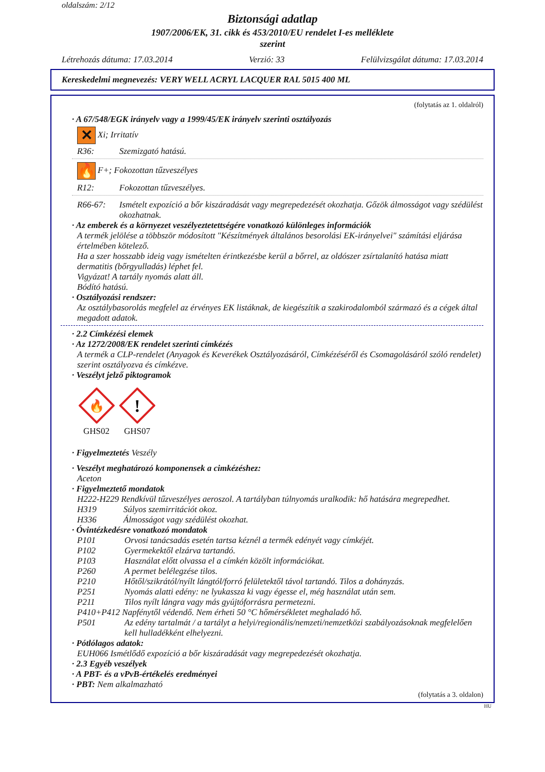oldalszám: 2/12
Biztonsági adatlap
1907/2006/EK, 31. cikk és 453/2010/EU rendelet I-es melléklete
szerint
Létrehozás dátuma: 17.03.2014 Verzió: 33 Felülvizsgálat dátuma: 17.03.2014
Kereskedelmi megnevezés: VERY WELL ACRYL LACQUER RAL 5015 400 ML
(folytatás az 1. oldalról)
· A 67/548/EGK irányelv vagy a 1999/45/EK irányelv szerinti osztályozás
✕ Xi; Irritatív
R36: Szemizgató hatású.
🔥 F+; Fokozottan tűzveszélyes
R12: Fokozottan tűzveszélyes.
R66-67: Ismételt expozíció a bőr kiszáradását vagy megrepedezését okozhatja. Gőzök álmosságot vagy szédülést okozhatnak.
· Az emberek és a környezet veszélyeztetettségére vonatkozó különleges információk
A termék jelölése a többször módosított "Készítmények általános besorolási EK-irányelvei" számítási eljárása értelmében kötelező.
Ha a szer hosszabb ideig vagy ismételten érintkezésbe kerül a bőrrel, az oldószer zsírtalanító hatása miatt dermatitis (bőrgyulladás) léphet fel.
Vigyázat! A tartály nyomás alatt áll.
Bódító hatású.
· Osztályozási rendszer:
Az osztálybasorolás megfelel az érvényes EK listáknak, de kiegészítik a szakirodalomból származó és a cégek által megadott adatok.
· 2.2 Címkézési elemek
· Az 1272/2008/EK rendelet szerinti címkézés
A termék a CLP-rendelet (Anyagok és Keverékek Osztályozásáról, Címkézéséről és Csomagolásáról szóló rendelet) szerint osztályozva és címkézve.
· Veszélyt jelző piktogramok
🔥
GHS02
!
GHS07
· Figyelmeztetés Veszély
· Veszélyt meghatározó komponensek a cimkézéshez:
Aceton
· Figyelmeztető mondatok
H222-H229 Rendkívül tűzveszélyes aeroszol. A tartályban túlnyomás uralkodik: hő hatására megrepedhet.
H319 Súlyos szemirritációt okoz.
H336 Álmosságot vagy szédülést okozhat.
· Óvintézkedésre vonatkozó mondatok
P101 Orvosi tanácsadás esetén tartsa kéznél a termék edényét vagy címkéjét.
P102 Gyermekektől elzárva tartandó.
P103 Használat előtt olvassa el a címkén közölt információkat.
P260 A permet belélegzése tilos.
P210 Hőtől/szikrától/nyílt lángtól/forró felületektől távol tartandó. Tilos a dohányzás.
P251 Nyomás alatti edény: ne lyukassza ki vagy égesse el, még használat után sem.
P211 Tilos nyílt lángra vagy más gyújtóforrásra permetezni.
P410+P412 Napfénytől védendő. Nem érheti 50 °C hőmérsékletet meghaladó hő.
P501 Az edény tartalmát / a tartályt a helyi/regionális/nemzeti/nemzetközi szabályozásoknak megfelelően kell hulladékként elhelyezni.
· Pótlólagos adatok:
EUH066 Ismétlődő expozíció a bőr kiszáradását vagy megrepedezését okozhatja.
· 2.3 Egyéb veszélyek
· A PBT- és a vPvB-értékelés eredményei
· PBT: Nem alkalmazható
(folytatás a 3. oldalon)
HU